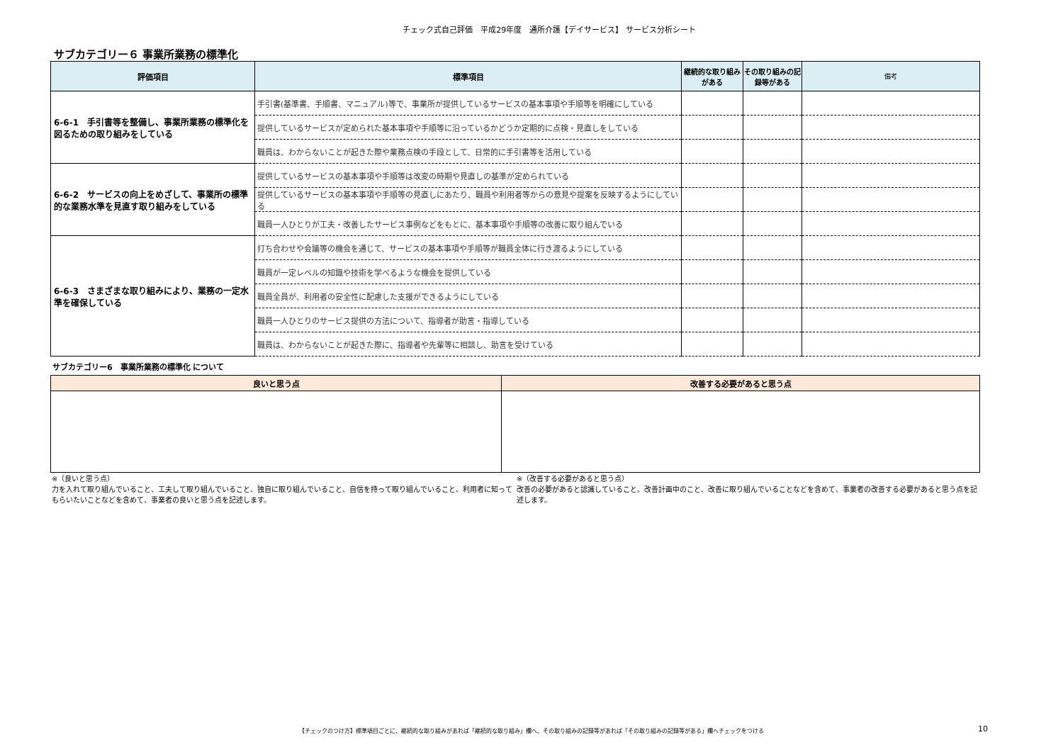チェック式自己評価　平成29年度　通所介護【デイサービス】 サービス分析シート
サブカテゴリー６ 事業所業務の標準化
| 評価項目 | 標準項目 | 継続的な取り組みがある | その取り組みの記録等がある | 備考 |
| --- | --- | --- | --- | --- |
| 6-6-1 手引書等を整備し、事業所業務の標準化を図るための取り組みをしている | 手引書(基準書、手順書、マニュアル)等で、事業所が提供しているサービスの基本事項や手順等を明確にしている | | | |
| | 提供しているサービスが定められた基本事項や手順等に沿っているかどうか定期的に点検・見直しをしている | | | |
| | 職員は、わからないことが起きた際や業務点検の手段として、日常的に手引書等を活用している | | | |
| 6-6-2 サービスの向上をめざして、事業所の標準的な業務水準を見直す取り組みをしている | 提供しているサービスの基本事項や手順等は改変の時期や見直しの基準が定められている | | | |
| | 提供しているサービスの基本事項や手順等の見直しにあたり、職員や利用者等からの意見や提案を反映するようにしている | | | |
| | 職員一人ひとりが工夫・改善したサービス事例などをもとに、基本事項や手順等の改善に取り組んでいる | | | |
| 6-6-3 さまざまな取り組みにより、業務の一定水準を確保している | 打ち合わせや会議等の機会を通じて、サービスの基本事項や手順等が職員全体に行き渡るようにしている | | | |
| | 職員が一定レベルの知識や技術を学べるような機会を提供している | | | |
| | 職員全員が、利用者の安全性に配慮した支援ができるようにしている | | | |
| | 職員一人ひとりのサービス提供の方法について、指導者が助言・指導している | | | |
| | 職員は、わからないことが起きた際に、指導者や先輩等に相談し、助言を受けている | | | |
サブカテゴリー6　事業所業務の標準化 について
| 良いと思う点 | 改善する必要があると思う点 |
| --- | --- |
※（良いと思う点）
力を入れて取り組んでいること、工夫して取り組んでいること、独自に取り組んでいること、自信を持って取り組んでいること、利用者に知ってもらいたいことなどを含めて、事業者の良いと思う点を記述します。
※（改善する必要があると思う点）
改善の必要があると認識していること、改善計画中のこと、改善に取り組んでいることなどを含めて、事業者の改善する必要があると思う点を記述します。
【チェックのつけ方】標準項目ごとに、継続的な取り組みがあれば「継続的な取り組み」欄へ、その取り組みの記録等があれば「その取り組みの記録等がある」欄へチェックをつける 10